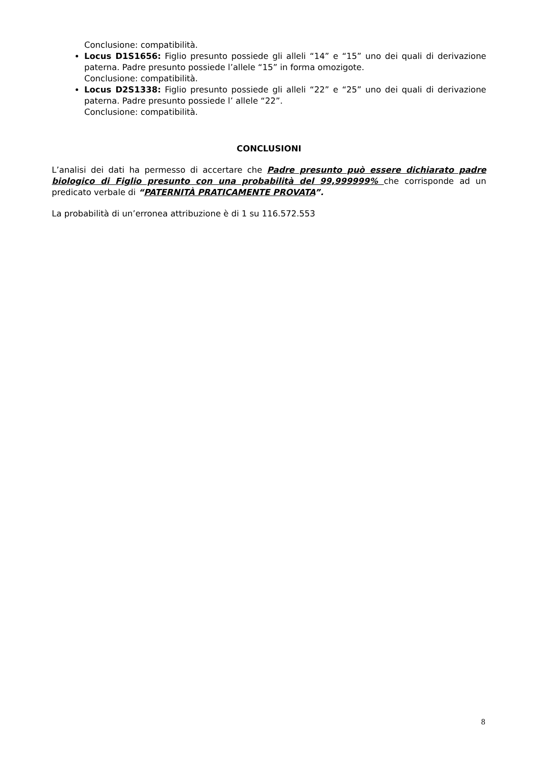Conclusione: compatibilità.
Locus D1S1656: Figlio presunto possiede gli alleli “14” e “15” uno dei quali di derivazione paterna. Padre presunto possiede l’allele “15” in forma omozigote.
Conclusione: compatibilità.
Locus D2S1338: Figlio presunto possiede gli alleli “22” e “25” uno dei quali di derivazione paterna. Padre presunto possiede l’ allele “22”.
Conclusione: compatibilità.
CONCLUSIONI
L’analisi dei dati ha permesso di accertare che Padre presunto può essere dichiarato padre biologico di Figlio presunto con una probabilità del 99,999999% che corrisponde ad un predicato verbale di “PATERNITÀ PRATICAMENTE PROVATA”.
La probabilità di un’erronea attribuzione è di 1 su 116.572.553
8